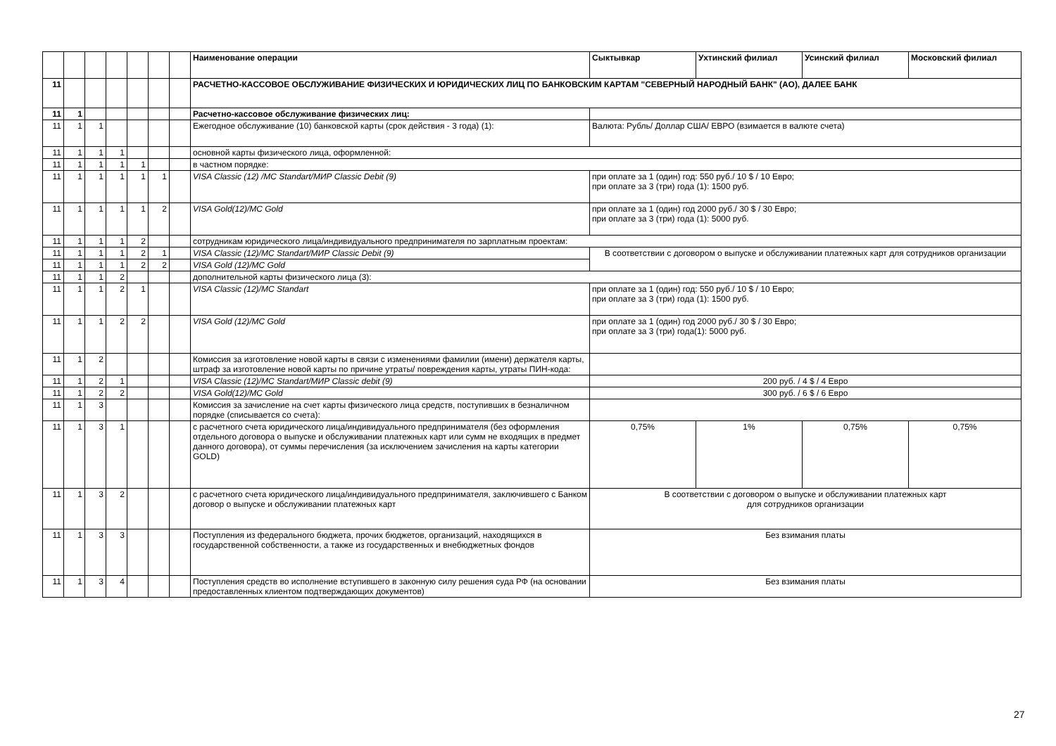| | | | | | | | Наименование операции | Сыктывкар | Ухтинский филиал | Усинский филиал | Московский филиал |
| --- | --- | --- | --- | --- | --- | --- | --- | --- | --- | --- | --- |
| 11 | | | | | | | РАСЧЕТНО-КАССОВОЕ ОБСЛУЖИВАНИЕ ФИЗИЧЕСКИХ И ЮРИДИЧЕСКИХ ЛИЦ ПО БАНКОВСКИМ КАРТАМ "СЕВЕРНЫЙ НАРОДНЫЙ БАНК" (АО), ДАЛЕЕ БАНК | | | | |
| 11 | 1 | | | | | | Расчетно-кассовое обслуживание физических лиц: | | | | |
| 11 | 1 | 1 | | | | | Ежегодное обслуживание (10) банковской карты (срок действия - 3 года) (1): | Валюта: Рубль/ Доллар США/ ЕВРО (взимается в валюте счета) | | | |
| 11 | 1 | 1 | 1 | | | | основной карты физического лица, оформленной: | | | | |
| 11 | 1 | 1 | 1 | 1 | | | в частном порядке: | | | | |
| 11 | 1 | 1 | 1 | 1 | 1 | | VISA Classic (12) /MC Standart/МИР Classic Debit (9) | при оплате за 1 (один) год: 550 руб./ 10 $ / 10 Евро; при оплате за 3 (три) года (1): 1500 руб. | | | |
| 11 | 1 | 1 | 1 | 1 | 2 | | VISA Gold(12)/MC Gold | при оплате за 1 (один) год 2000 руб./ 30 $ / 30 Евро; при оплате за 3 (три) года (1): 5000 руб. | | | |
| 11 | 1 | 1 | 1 | 2 | | | сотрудникам юридического лица/индивидуального предпринимателя по зарплатным проектам: | | | | |
| 11 | 1 | 1 | 1 | 2 | 1 | | VISA Classic (12)/MC Standart/МИР Classic Debit (9) | В соответствии с договором о выпуске и обслуживании платежных карт для сотрудников организации | | | |
| 11 | 1 | 1 | 1 | 2 | 2 | | VISA Gold (12)/MC Gold | | | | |
| 11 | 1 | 1 | 2 | | | | дополнительной карты физического лица (3): | | | | |
| 11 | 1 | 1 | 2 | 1 | | | VISA Classic (12)/MC Standart | при оплате за 1 (один) год: 550 руб./ 10 $ / 10 Евро; при оплате за 3 (три) года (1): 1500 руб. | | | |
| 11 | 1 | 1 | 2 | 2 | | | VISA Gold (12)/MC Gold | при оплате за 1 (один) год 2000 руб./ 30 $ / 30 Евро; при оплате за 3 (три) года(1): 5000 руб. | | | |
| 11 | 1 | 2 | | | | | Комиссия за изготовление новой карты в связи с изменениями фамилии (имени) держателя карты, штраф за изготовление новой карты по причине утраты/ повреждения карты, утраты ПИН-кода: | | | | |
| 11 | 1 | 2 | 1 | | | | VISA Classic (12)/MC Standart/МИР Classic debit (9) | 200 руб. / 4 $ / 4 Евро | | | |
| 11 | 1 | 2 | 2 | | | | VISA Gold(12)/MC Gold | 300 руб. / 6 $ / 6 Евро | | | |
| 11 | 1 | 3 | | | | | Комиссия за зачисление на счет карты физического лица средств, поступивших в безналичном порядке (списывается со счета): | | | | |
| 11 | 1 | 3 | 1 | | | | с расчетного счета юридического лица/индивидуального предпринимателя (без оформления отдельного договора о выпуске и обслуживании платежных карт или сумм не входящих в предмет данного договора), от суммы перечисления (за исключением зачисления на карты категории GOLD) | 0,75% | 1% | 0,75% | 0,75% |
| 11 | 1 | 3 | 2 | | | | с расчетного счета юридического лица/индивидуального предпринимателя, заключившего с Банком договор о выпуске и обслуживании платежных карт | В соответствии с договором о выпуске и обслуживании платежных карт для сотрудников организации | | | |
| 11 | 1 | 3 | 3 | | | | Поступления из федерального бюджета, прочих бюджетов, организаций, находящихся в государственной собственности, а также из государственных и внебюджетных фондов | Без взимания платы | | | |
| 11 | 1 | 3 | 4 | | | | Поступления средств во исполнение вступившего в законную силу решения суда РФ (на основании предоставленных клиентом подтверждающих документов) | Без взимания платы | | | |
27